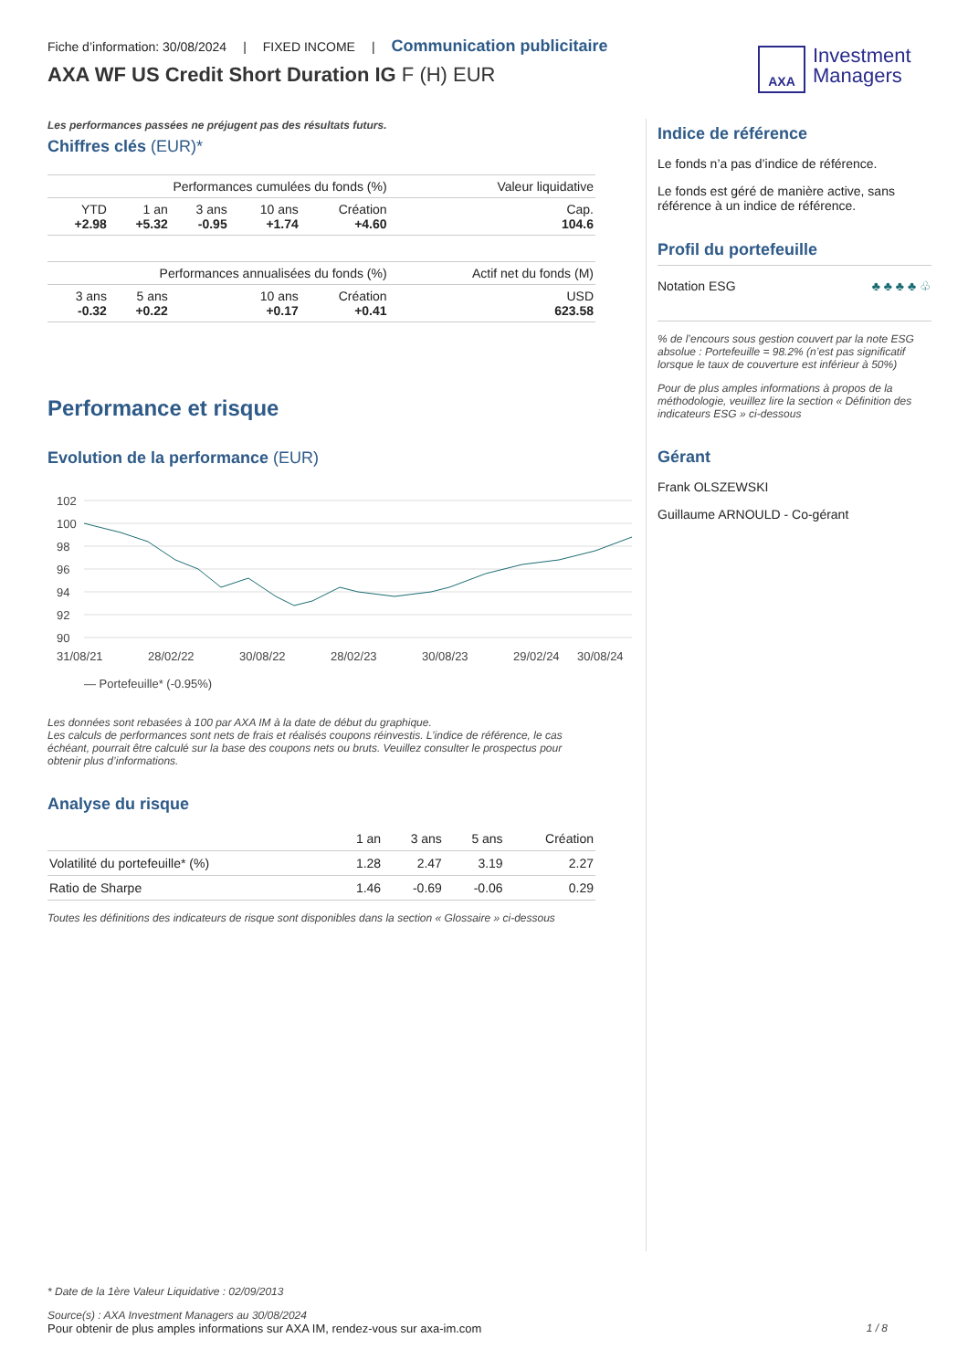Fiche d’information: 30/08/2024 | FIXED INCOME | Communication publicitaire
AXA WF US Credit Short Duration IG F (H) EUR
AXA
Investment
Managers
Les performances passées ne préjugent pas des résultats futurs.
Chiffres clés (EUR)*
| Performances cumulées du fonds (%) | | | | | | Valeur liquidative |
| --- | --- | --- | --- | --- | --- | --- |
| YTD +2.98 | 1 an +5.32 | 3 ans -0.95 | 10 ans +1.74 | Création +4.60 | | Cap. 104.6 |
| Performances annualisées du fonds (%) | | | | | | Actif net du fonds (M) |
| 3 ans -0.32 | 5 ans +0.22 | 10 ans +0.17 | | Création +0.41 | | USD 623.58 |
Performance et risque
Evolution de la performance (EUR)
102
100
98
96
94
92
90
31/08/21
28/02/22
30/08/22
28/02/23
30/08/23
29/02/24
30/08/24
— Portefeuille* (-0.95%)
Les données sont rebasées à 100 par AXA IM à la date de début du graphique.
Les calculs de performances sont nets de frais et réalisés coupons réinvestis. L’indice de référence, le cas échéant, pourrait être calculé sur la base des coupons nets ou bruts. Veuillez consulter le prospectus pour obtenir plus d’informations.
Analyse du risque
| | 1 an | 3 ans | 5 ans | Création |
| --- | --- | --- | --- | --- |
| Volatilité du portefeuille* (%) | 1.28 | 2.47 | 3.19 | 2.27 |
| Ratio de Sharpe | 1.46 | -0.69 | -0.06 | 0.29 |
Toutes les définitions des indicateurs de risque sont disponibles dans la section « Glossaire » ci-dessous
Indice de référence
Le fonds n’a pas d’indice de référence.
Le fonds est géré de manière active, sans référence à un indice de référence.
Profil du portefeuille
Notation ESG ♣ ♣ ♣ ♣ ♧
% de l’encours sous gestion couvert par la note ESG absolue : Portefeuille = 98.2% (n’est pas significatif lorsque le taux de couverture est inférieur à 50%)
Pour de plus amples informations à propos de la méthodologie, veuillez lire la section « Définition des indicateurs ESG » ci-dessous
Gérant
Frank OLSZEWSKI
Guillaume ARNOULD - Co-gérant
* Date de la 1ère Valeur Liquidative : 02/09/2013
Source(s) : AXA Investment Managers au 30/08/2024
Pour obtenir de plus amples informations sur AXA IM, rendez-vous sur axa-im.com 1 / 8